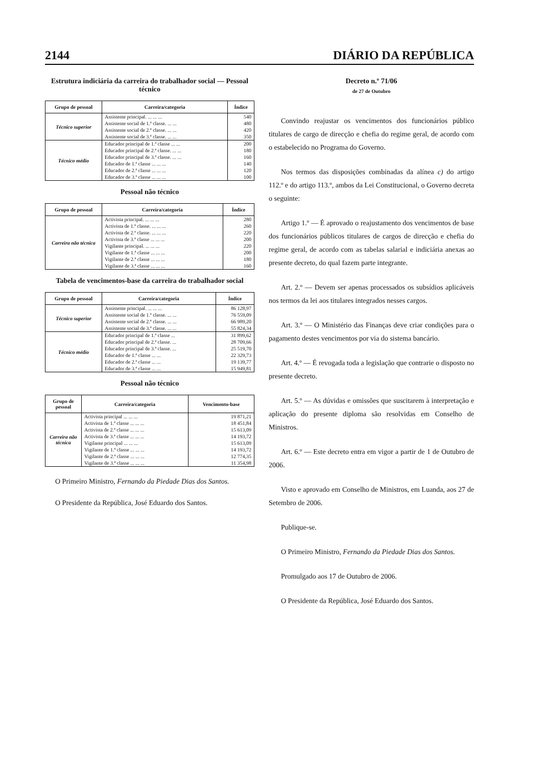2144 DIÁRIO DA REPÚBLICA
Estrutura indiciária da carreira do trabalhador social — Pessoal técnico
| Grupo de pessoal | Carreira/categoria | Índice |
| --- | --- | --- |
| Técnico superior | Assistente principal. ... ... ... | 540 |
| | Assistente social de 1.ª classe. ... ... | 480 |
| | Assistente social de 2.ª classe. ... ... | 420 |
| | Assistente social de 3.ª classe. ... ... | 350 |
| Técnico médio | Educador principal de 1.ª classe ... ... | 200 |
| | Educador principal de 2.ª classe. ... ... | 180 |
| | Educador principal de 3.ª classe. ... ... | 160 |
| | Educador de 1.ª classe ... ... ... | 140 |
| | Educador de 2.ª classe ... ... ... | 120 |
| | Educador de 3.ª classe ... ... ... | 100 |
Pessoal não técnico
| Grupo de pessoal | Carreira/categoria | Índice |
| --- | --- | --- |
| Carreira não técnica | Activista principal. ... ... ... | 280 |
| | Activista de 1.ª classe. ... ... ... | 260 |
| | Activista de 2.ª classe. ... ... ... | 220 |
| | Activista de 3.ª classe ... ... ... | 200 |
| | Vigilante principal. ... ... ... | 220 |
| | Vigilante de 1.ª classe ... ... ... | 200 |
| | Vigilante de 2.ª classe ... ... ... | 180 |
| | Vigilante de 3.ª classe ... ... ... | 160 |
Tabela de vencimentos-base da carreira do trabalhador social
| Grupo de pessoal | Carreira/categoria | Índice |
| --- | --- | --- |
| Técnico superior | Assistente principal. ... ... ... | 86 128,97 |
| | Assistente social de 1.ª classe. ... ... | 76 559,09 |
| | Assistente social de 2.ª classe. ... ... | 66 989,20 |
| | Assistente social de 3.ª classe. ... ... | 55 824,34 |
| Técnico médio | Educador principal de 1.ª classe ... | 31 899,62 |
| | Educador principal de 2.ª classe. ... | 28 709,66 |
| | Educador principal de 3.ª classe. ... | 25 519,70 |
| | Educador de 1.ª classe ... ... | 22 329,73 |
| | Educador de 2.ª classe ... ... | 19 139,77 |
| | Educador de 3.ª classe ... ... | 15 949,81 |
Pessoal não técnico
| Grupo de pessoal | Carreira/categoria | Vencimento-base |
| --- | --- | --- |
| Carreira não técnica | Activista principal ... ... ... | 19 871,21 |
| | Activista de 1.ª classe ... ... ... | 18 451,84 |
| | Activista de 2.ª classe ... ... ... | 15 613,09 |
| | Activista de 3.ª classe ... ... ... | 14 193,72 |
| | Vigilante principal ... ... ... | 15 613,09 |
| | Vigilante de 1.ª classe ... ... ... | 14 193,72 |
| | Vigilante de 2.ª classe ... ... ... | 12 774,35 |
| | Vigilante de 3.ª classe ... ... ... | 11 354,98 |
O Primeiro Ministro, Fernando da Piedade Dias dos Santos.
O Presidente da República, José Eduardo dos Santos.
Decreto n.º 71/06
de 27 de Outubro
Convindo reajustar os vencimentos dos funcionários público titulares de cargo de direcção e chefia do regime geral, de acordo com o estabelecido no Programa do Governo.
Nos termos das disposições combinadas da alínea c) do artigo 112.º e do artigo 113.º, ambos da Lei Constitucional, o Governo decreta o seguinte:
Artigo 1.º — É aprovado o reajustamento dos vencimentos de base dos funcionários públicos titulares de cargos de direcção e chefia do regime geral, de acordo com as tabelas salarial e indiciária anexas ao presente decreto, do qual fazem parte integrante.
Art. 2.º — Devem ser apenas processados os subsídios aplicáveis nos termos da lei aos titulares integrados nesses cargos.
Art. 3.º — O Ministério das Finanças deve criar condições para o pagamento destes vencimentos por via do sistema bancário.
Art. 4.º — É revogada toda a legislação que contrarie o disposto no presente decreto.
Art. 5.º — As dúvidas e omissões que suscitarem à interpretação e aplicação do presente diploma são resolvidas em Conselho de Ministros.
Art. 6.º — Este decreto entra em vigor a partir de 1 de Outubro de 2006.
Visto e aprovado em Conselho de Ministros, em Luanda, aos 27 de Setembro de 2006.
Publique-se.
O Primeiro Ministro, Fernando da Piedade Dias dos Santos.
Promulgado aos 17 de Outubro de 2006.
O Presidente da República, José Eduardo dos Santos.